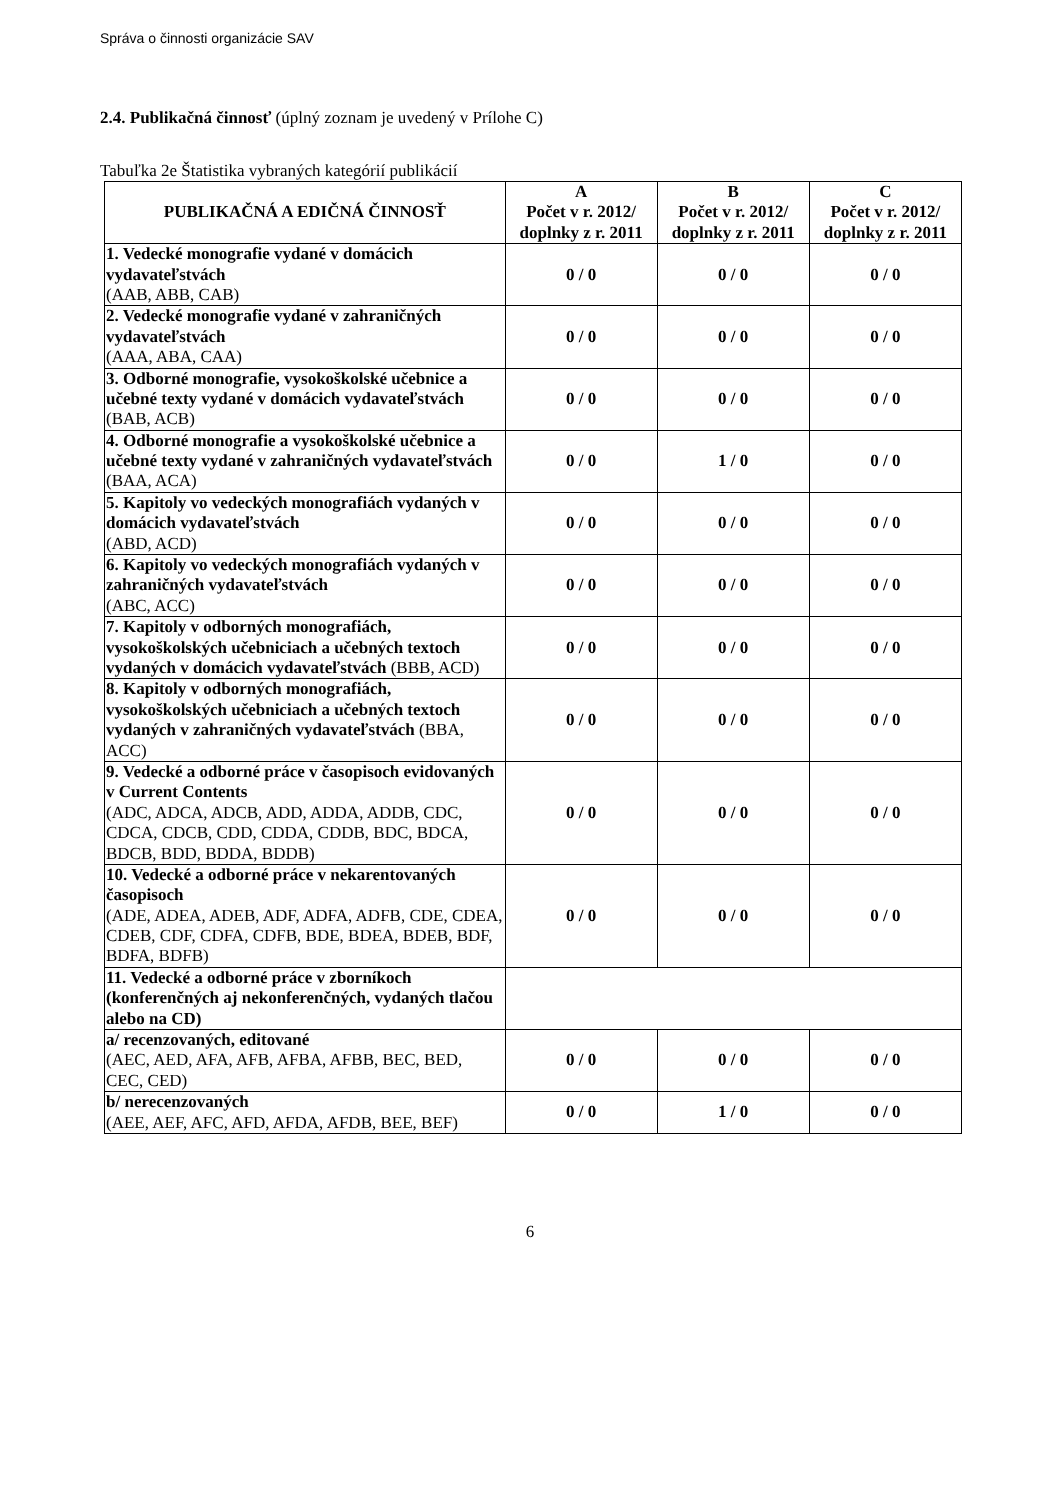Správa o činnosti organizácie SAV
2.4. Publikačná činnosť (úplný zoznam je uvedený v Prílohe C)
Tabuľka 2e Štatistika vybraných kategórií publikácií
| PUBLIKAČNÁ A EDIČNÁ ČINNOSŤ | A Počet v r. 2012/ doplnky z r. 2011 | B Počet v r. 2012/ doplnky z r. 2011 | C Počet v r. 2012/ doplnky z r. 2011 |
| --- | --- | --- | --- |
| 1. Vedecké monografie vydané v domácich vydavateľstvách (AAB, ABB, CAB) | 0 / 0 | 0 / 0 | 0 / 0 |
| 2. Vedecké monografie vydané v zahraničných vydavateľstvách (AAA, ABA, CAA) | 0 / 0 | 0 / 0 | 0 / 0 |
| 3. Odborné monografie, vysokoškolské učebnice a učebné texty vydané v domácich vydavateľstvách (BAB, ACB) | 0 / 0 | 0 / 0 | 0 / 0 |
| 4. Odborné monografie a vysokoškolské učebnice a učebné texty vydané v zahraničných vydavateľstvách (BAA, ACA) | 0 / 0 | 1 / 0 | 0 / 0 |
| 5. Kapitoly vo vedeckých monografiách vydaných v domácich vydavateľstvách (ABD, ACD) | 0 / 0 | 0 / 0 | 0 / 0 |
| 6. Kapitoly vo vedeckých monografiách vydaných v zahraničných vydavateľstvách (ABC, ACC) | 0 / 0 | 0 / 0 | 0 / 0 |
| 7. Kapitoly v odborných monografiách, vysokoškolských učebniciach a učebných textoch vydaných v domácich vydavateľstvách (BBB, ACD) | 0 / 0 | 0 / 0 | 0 / 0 |
| 8. Kapitoly v odborných monografiách, vysokoškolských učebniciach a učebných textoch vydaných v zahraničných vydavateľstvách (BBA, ACC) | 0 / 0 | 0 / 0 | 0 / 0 |
| 9. Vedecké a odborné práce v časopisoch evidovaných v Current Contents (ADC, ADCA, ADCB, ADD, ADDA, ADDB, CDC, CDCA, CDCB, CDD, CDDA, CDDB, BDC, BDCA, BDCB, BDD, BDDA, BDDB) | 0 / 0 | 0 / 0 | 0 / 0 |
| 10. Vedecké a odborné práce v nekarentovaných časopisoch (ADE, ADEA, ADEB, ADF, ADFA, ADFB, CDE, CDEA, CDEB, CDF, CDFA, CDFB, BDE, BDEA, BDEB, BDF, BDFA, BDFB) | 0 / 0 | 0 / 0 | 0 / 0 |
| 11. Vedecké a odborné práce v zborníkoch (konferenčných aj nekonferenčných, vydaných tlačou alebo na CD) | | | |
| a/ recenzovaných, editované (AEC, AED, AFA, AFB, AFBA, AFBB, BEC, BED, CEC, CED) | 0 / 0 | 0 / 0 | 0 / 0 |
| b/ nerecenzovaných (AEE, AEF, AFC, AFD, AFDA, AFDB, BEE, BEF) | 0 / 0 | 1 / 0 | 0 / 0 |
6